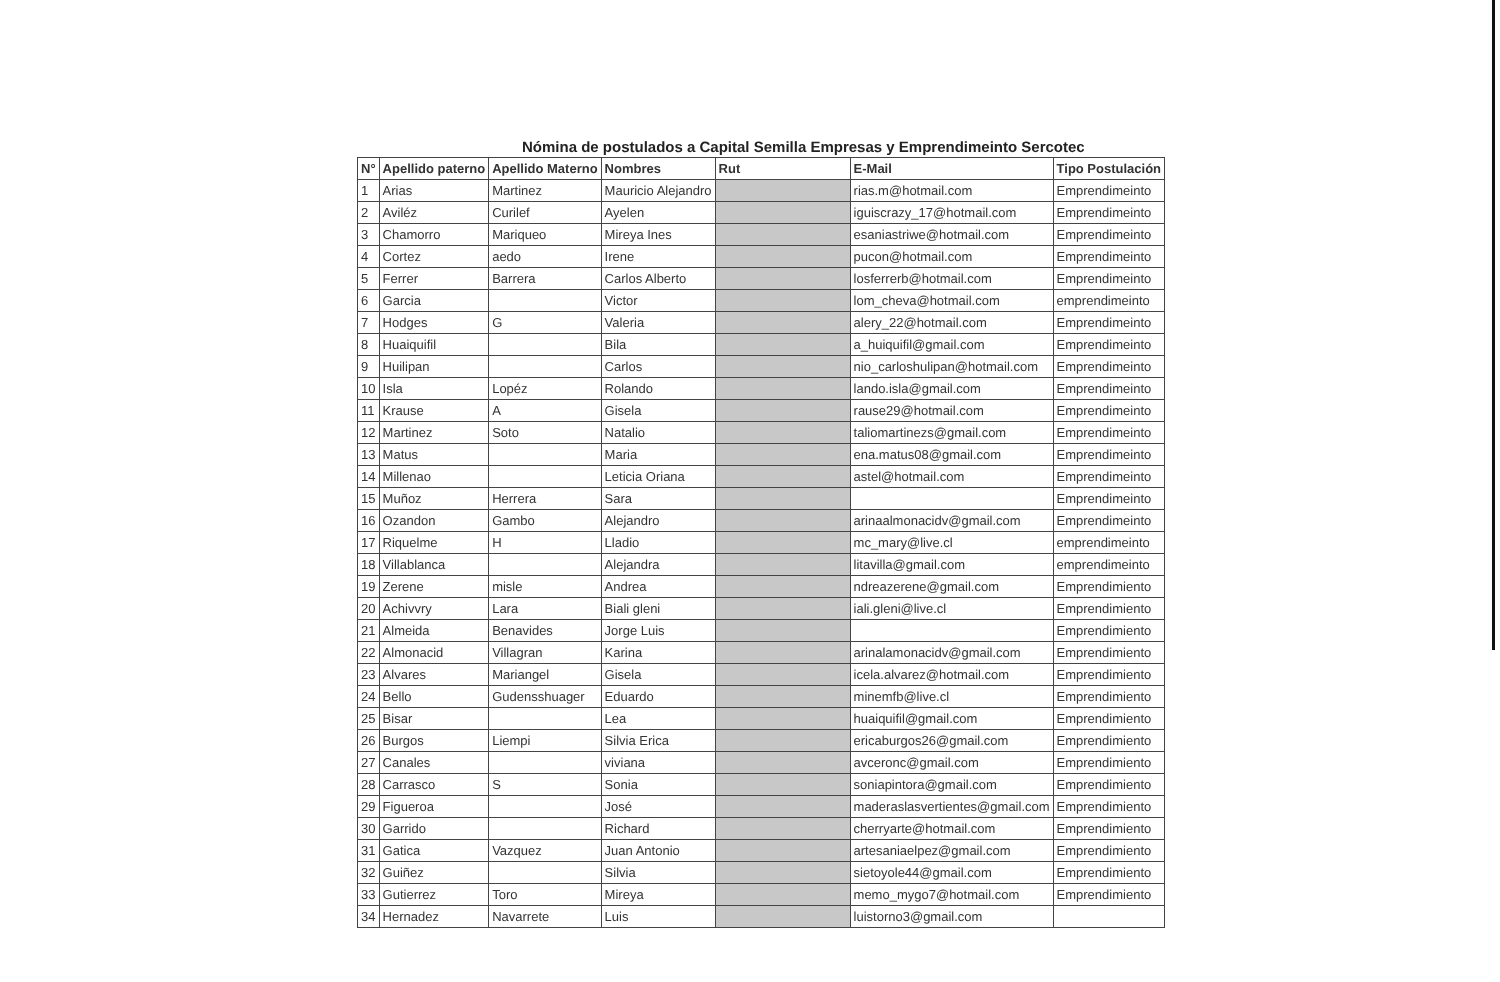Nómina de postulados a Capital Semilla Empresas y Emprendimeinto Sercotec
| N° | Apellido paterno | Apellido Materno | Nombres | Rut | E-Mail | Tipo Postulación |
| --- | --- | --- | --- | --- | --- | --- |
| 1 | Arias | Martinez | Mauricio Alejandro | | rias.m@hotmail.com | Emprendimeinto |
| 2 | Aviléz | Curilef | Ayelen | | iguiscrazy_17@hotmail.com | Emprendimeinto |
| 3 | Chamorro | Mariqueo | Mireya Ines | | esaniastriwe@hotmail.com | Emprendimeinto |
| 4 | Cortez | aedo | Irene | | pucon@hotmail.com | Emprendimeinto |
| 5 | Ferrer | Barrera | Carlos Alberto | | losferrerb@hotmail.com | Emprendimeinto |
| 6 | Garcia | | Victor | | lom_cheva@hotmail.com | emprendimeinto |
| 7 | Hodges | G | Valeria | | alery_22@hotmail.com | Emprendimeinto |
| 8 | Huaiquifil | | Bila | | a_huiquifil@gmail.com | Emprendimeinto |
| 9 | Huilipan | | Carlos | | nio_carloshulipan@hotmail.com | Emprendimeinto |
| 10 | Isla | Lopéz | Rolando | | lando.isla@gmail.com | Emprendimeinto |
| 11 | Krause | A | Gisela | | rause29@hotmail.com | Emprendimeinto |
| 12 | Martinez | Soto | Natalio | | taliomartinezs@gmail.com | Emprendimeinto |
| 13 | Matus | | Maria | | ena.matus08@gmail.com | Emprendimeinto |
| 14 | Millenao | | Leticia Oriana | | astel@hotmail.com | Emprendimeinto |
| 15 | Muñoz | Herrera | Sara | | | Emprendimeinto |
| 16 | Ozandon | Gambo | Alejandro | | arinaalmonacidv@gmail.com | Emprendimeinto |
| 17 | Riquelme | H | Lladio | | mc_mary@live.cl | emprendimeinto |
| 18 | Villablanca | | Alejandra | | litavilla@gmail.com | emprendimeinto |
| 19 | Zerene | misle | Andrea | | ndreazerene@gmail.com | Emprendimiento |
| 20 | Achivvry | Lara | Biali gleni | | iali.gleni@live.cl | Emprendimiento |
| 21 | Almeida | Benavides | Jorge Luis | | | Emprendimiento |
| 22 | Almonacid | Villagran | Karina | | arinalamonacidv@gmail.com | Emprendimiento |
| 23 | Alvares | Mariangel | Gisela | | icela.alvarez@hotmail.com | Emprendimiento |
| 24 | Bello | Gudensshuager | Eduardo | | minemfb@live.cl | Emprendimiento |
| 25 | Bisar | | Lea | | huaiquifil@gmail.com | Emprendimiento |
| 26 | Burgos | Liempi | Silvia Erica | | ericaburgos26@gmail.com | Emprendimiento |
| 27 | Canales | | viviana | | avceronc@gmail.com | Emprendimiento |
| 28 | Carrasco | S | Sonia | | soniapintora@gmail.com | Emprendimiento |
| 29 | Figueroa | | José | | maderaslasvertientes@gmail.com | Emprendimiento |
| 30 | Garrido | | Richard | | cherryarte@hotmail.com | Emprendimiento |
| 31 | Gatica | Vazquez | Juan Antonio | | artesaniaelpez@gmail.com | Emprendimiento |
| 32 | Guiñez | | Silvia | | sietoyole44@gmail.com | Emprendimiento |
| 33 | Gutierrez | Toro | Mireya | | memo_mygo7@hotmail.com | Emprendimiento |
| 34 | Hernadez | Navarrete | Luis | | luistorno3@gmail.com | |